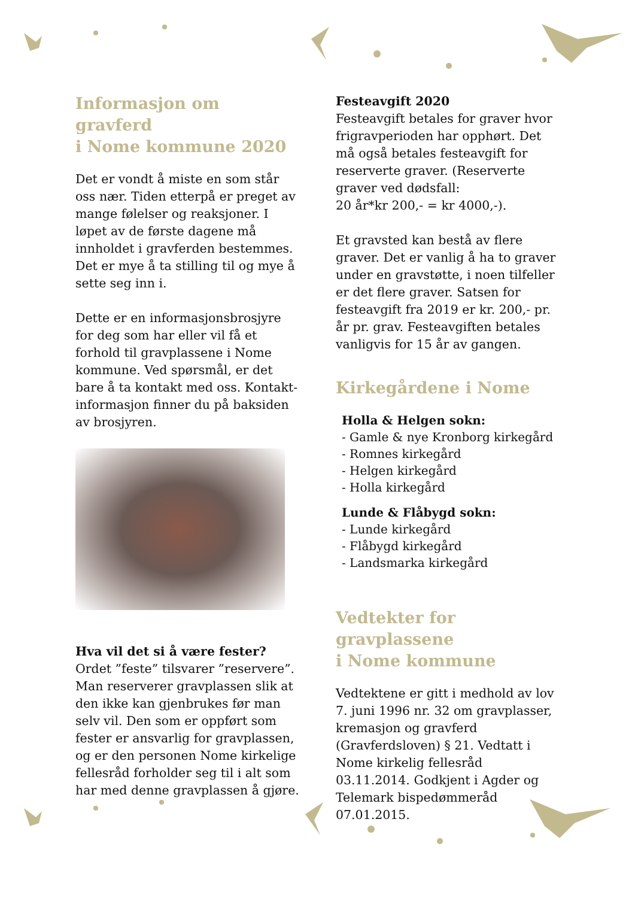Informasjon om gravferd
i Nome kommune 2020
Det er vondt å miste en som står oss nær. Tiden etterpå er preget av mange følelser og reaksjoner. I løpet av de første dagene må innholdet i gravferden bestemmes. Det er mye å ta stilling til og mye å sette seg inn i.
Dette er en informasjonsbrosjyre for deg som har eller vil få et forhold til gravplassene i Nome kommune. Ved spørsmål, er det bare å ta kontakt med oss. Kontakt-informasjon finner du på baksiden av brosjyren.
Hva vil det si å være fester?
Ordet ”feste” tilsvarer ”reservere”. Man reserverer gravplassen slik at den ikke kan gjenbrukes før man selv vil. Den som er oppført som fester er ansvarlig for gravplassen, og er den personen Nome kirkelige fellesråd forholder seg til i alt som har med denne gravplassen å gjøre.
Festeavgift 2020
Festeavgift betales for graver hvor frigravperioden har opphørt. Det må også betales festeavgift for reserverte graver. (Reserverte graver ved dødsfall:
20 år*kr 200,- = kr 4000,-).
Et gravsted kan bestå av flere graver. Det er vanlig å ha to graver under en gravstøtte, i noen tilfeller er det flere graver. Satsen for festeavgift fra 2019 er kr. 200,- pr. år pr. grav. Festeavgiften betales vanligvis for 15 år av gangen.
Kirkegårdene i Nome
Holla & Helgen sokn:
- Gamle & nye Kronborg kirkegård
- Romnes kirkegård
- Helgen kirkegård
- Holla kirkegård
Lunde & Flåbygd sokn:
- Lunde kirkegård
- Flåbygd kirkegård
- Landsmarka kirkegård
Vedtekter for gravplassene
i Nome kommune
Vedtektene er gitt i medhold av lov 7. juni 1996 nr. 32 om gravplasser, kremasjon og gravferd (Gravferdsloven) § 21. Vedtatt i Nome kirkelig fellesråd 03.11.2014. Godkjent i Agder og Telemark bispedømmeråd 07.01.2015.